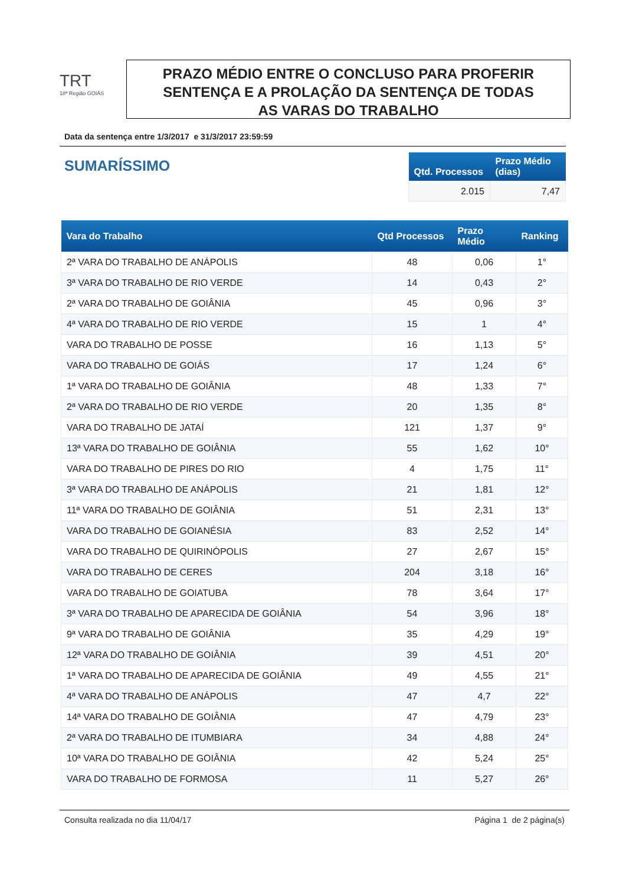TRT
18ª Região GOIÁS
PRAZO MÉDIO ENTRE O CONCLUSO PARA PROFERIR
SENTENÇA E A PROLAÇÃO DA SENTENÇA DE TODAS
AS VARAS DO TRABALHO
Data da sentença entre 1/3/2017 e 31/3/2017 23:59:59
SUMARÍSSIMO
| Qtd. Processos | Prazo Médio (dias) |
| --- | --- |
| 2.015 | 7,47 |
| Vara do Trabalho | Qtd Processos | Prazo Médio | Ranking |
| --- | --- | --- | --- |
| 2ª VARA DO TRABALHO DE ANÁPOLIS | 48 | 0,06 | 1° |
| 3ª VARA DO TRABALHO DE RIO VERDE | 14 | 0,43 | 2° |
| 2ª VARA DO TRABALHO DE GOIÂNIA | 45 | 0,96 | 3° |
| 4ª VARA DO TRABALHO DE RIO VERDE | 15 | 1 | 4° |
| VARA DO TRABALHO DE POSSE | 16 | 1,13 | 5° |
| VARA DO TRABALHO DE GOIÁS | 17 | 1,24 | 6° |
| 1ª VARA DO TRABALHO DE GOIÂNIA | 48 | 1,33 | 7° |
| 2ª VARA DO TRABALHO DE RIO VERDE | 20 | 1,35 | 8° |
| VARA DO TRABALHO DE JATAÍ | 121 | 1,37 | 9° |
| 13ª VARA DO TRABALHO DE GOIÂNIA | 55 | 1,62 | 10° |
| VARA DO TRABALHO DE PIRES DO RIO | 4 | 1,75 | 11° |
| 3ª VARA DO TRABALHO DE ANÁPOLIS | 21 | 1,81 | 12° |
| 11ª VARA DO TRABALHO DE GOIÂNIA | 51 | 2,31 | 13° |
| VARA DO TRABALHO DE GOIANÉSIA | 83 | 2,52 | 14° |
| VARA DO TRABALHO DE QUIRINÓPOLIS | 27 | 2,67 | 15° |
| VARA DO TRABALHO DE CERES | 204 | 3,18 | 16° |
| VARA DO TRABALHO DE GOIATUBA | 78 | 3,64 | 17° |
| 3ª VARA DO TRABALHO DE APARECIDA DE GOIÂNIA | 54 | 3,96 | 18° |
| 9ª VARA DO TRABALHO DE GOIÂNIA | 35 | 4,29 | 19° |
| 12ª VARA DO TRABALHO DE GOIÂNIA | 39 | 4,51 | 20° |
| 1ª VARA DO TRABALHO DE APARECIDA DE GOIÂNIA | 49 | 4,55 | 21° |
| 4ª VARA DO TRABALHO DE ANÁPOLIS | 47 | 4,7 | 22° |
| 14ª VARA DO TRABALHO DE GOIÂNIA | 47 | 4,79 | 23° |
| 2ª VARA DO TRABALHO DE ITUMBIARA | 34 | 4,88 | 24° |
| 10ª VARA DO TRABALHO DE GOIÂNIA | 42 | 5,24 | 25° |
| VARA DO TRABALHO DE FORMOSA | 11 | 5,27 | 26° |
Consulta realizada no dia 11/04/17 Página 1 de 2 página(s)